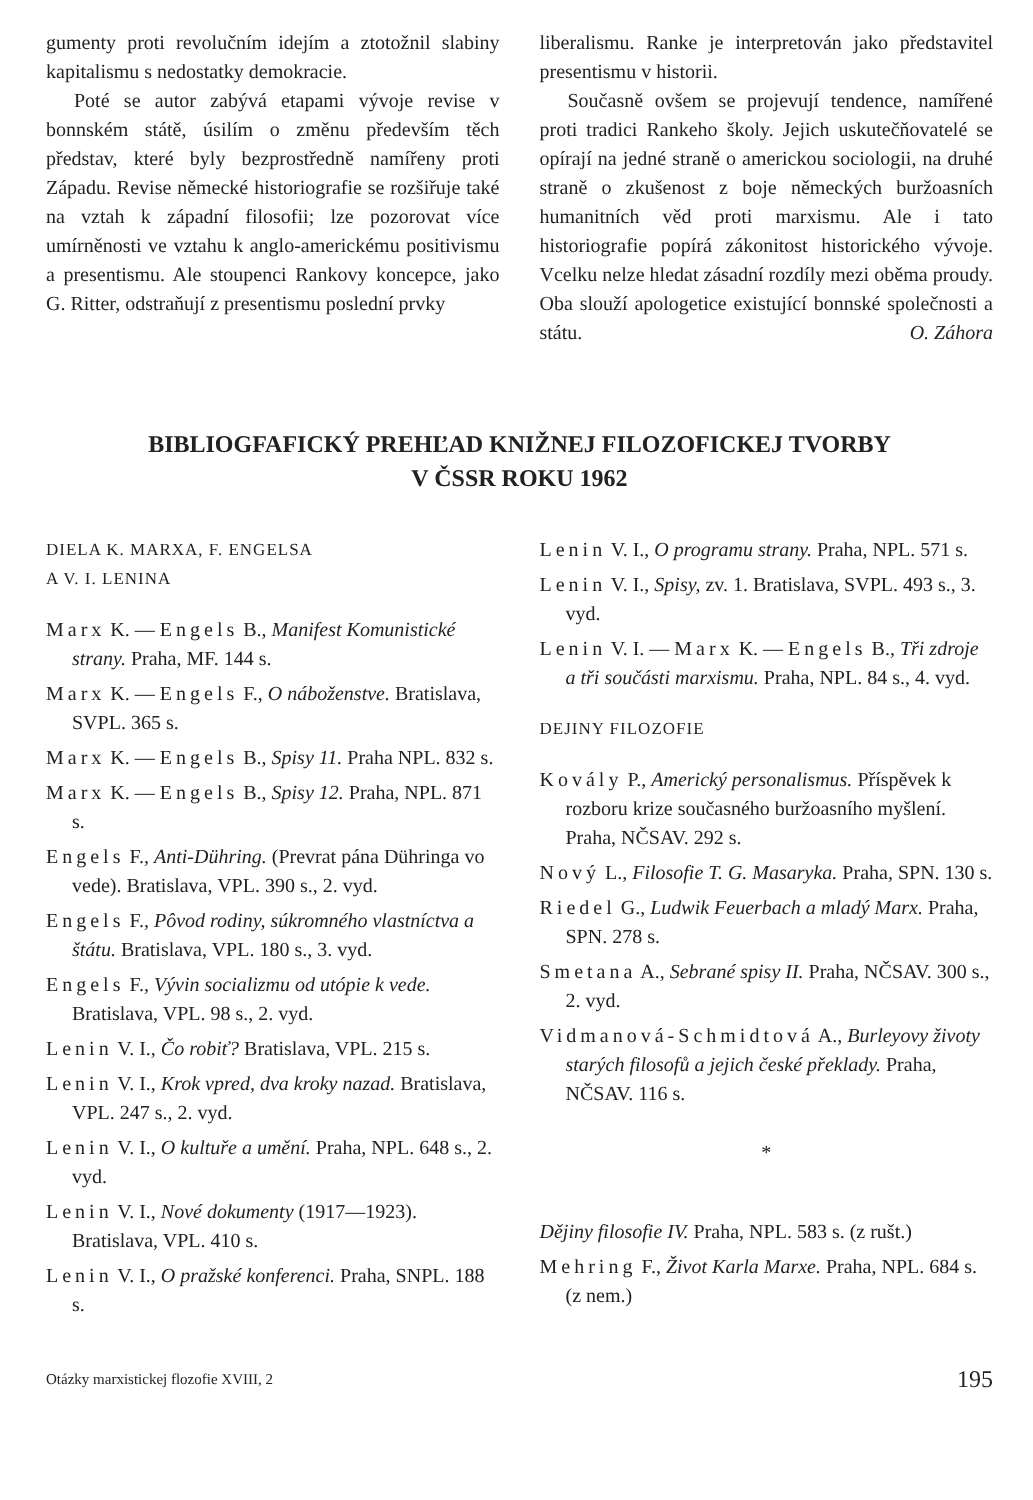gumenty proti revolučním idejím a ztotožnil slabiny kapitalismu s nedostatky demokracie.
Poté se autor zabývá etapami vývoje revise v bonnském státě, úsilím o změnu především těch představ, které byly bezprostředně namířeny proti Západu. Revise německé historiografie se rozšiřuje také na vztah k západní filosofii; lze pozorovat více umírněnosti ve vztahu k anglo-americkému positivismu a presentismu. Ale stoupenci Rankovy koncepce, jako G. Ritter, odstraňují z presentismu poslední prvky
liberalismu. Ranke je interpretován jako představitel presentismu v historii.
Současně ovšem se projevují tendence, namířené proti tradici Rankeho školy. Jejich uskutečňovatelé se opírají na jedné straně o americkou sociologii, na druhé straně o zkušenost z boje německých buržoasních humanitních věd proti marxismu. Ale i tato historiografie popírá zákonitost historického vývoje. Vcelku nelze hledat zásadní rozdíly mezi oběma proudy. Oba slouží apologetice existující bonnské společnosti a státu. O. Záhora
BIBLIOGFAFICKÝ PREHĽAD KNIŽNEJ FILOZOFICKEJ TVORBY
V ČSSR ROKU 1962
DIELA K. MARXA, F. ENGELSA
A V. I. LENINA
Marx K. — Engels B., Manifest Komunistické strany. Praha, MF. 144 s.
Marx K. — Engels F., O náboženstve. Bratislava, SVPL. 365 s.
Marx K. — Engels B., Spisy 11. Praha NPL. 832 s.
Marx K. — Engels B., Spisy 12. Praha, NPL. 871 s.
Engels F., Anti-Dühring. (Prevrat pána Dühringa vo vede). Bratislava, VPL. 390 s., 2. vyd.
Engels F., Pôvod rodiny, súkromného vlastníctva a štátu. Bratislava, VPL. 180 s., 3. vyd.
Engels F., Vývin socializmu od utópie k vede. Bratislava, VPL. 98 s., 2. vyd.
Lenin V. I., Čo robiť? Bratislava, VPL. 215 s.
Lenin V. I., Krok vpred, dva kroky nazad. Bratislava, VPL. 247 s., 2. vyd.
Lenin V. I., O kultuře a umění. Praha, NPL. 648 s., 2. vyd.
Lenin V. I., Nové dokumenty (1917—1923). Bratislava, VPL. 410 s.
Lenin V. I., O pražské konferenci. Praha, SNPL. 188 s.
Lenin V. I., O programu strany. Praha, NPL. 571 s.
Lenin V. I., Spisy, zv. 1. Bratislava, SVPL. 493 s., 3. vyd.
Lenin V. I. — Marx K. — Engels B., Tři zdroje a tři součásti marxismu. Praha, NPL. 84 s., 4. vyd.
DEJINY FILOZOFIE
Kovály P., Americký personalismus. Příspěvek k rozboru krize současného buržoasního myšlení. Praha, NČSAV. 292 s.
Nový L., Filosofie T. G. Masaryka. Praha, SPN. 130 s.
Riedel G., Ludwik Feuerbach a mladý Marx. Praha, SPN. 278 s.
Smetana A., Sebrané spisy II. Praha, NČSAV. 300 s., 2. vyd.
Vidmanová-Schmidtová A., Burleyovy životy starých filosofů a jejich české překlady. Praha, NČSAV. 116 s.
*
Dějiny filosofie IV. Praha, NPL. 583 s. (z rušt.)
Mehring F., Život Karla Marxe. Praha, NPL. 684 s. (z nem.)
Otázky marxistickej flozofie XVIII, 2 195